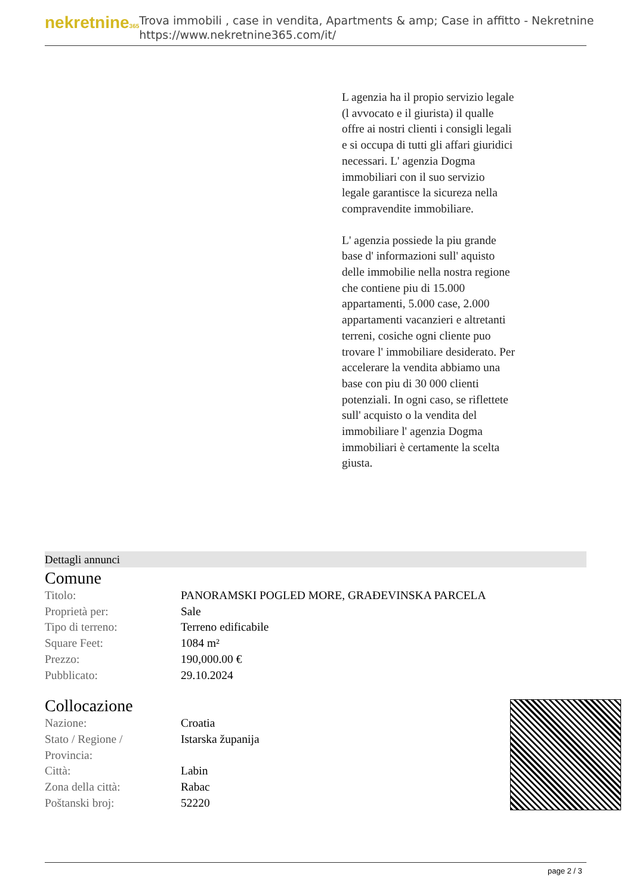nekretnine365
Trova immobili , case in vendita, Apartments & amp; Case in affitto - Nekretnine
https://www.nekretnine365.com/it/
L agenzia ha il propio servizio legale (l avvocato e il giurista) il qualle offre ai nostri clienti i consigli legali e si occupa di tutti gli affari giuridici necessari. L' agenzia Dogma immobiliari con il suo servizio legale garantisce la sicureza nella compravendite immobiliare.
L' agenzia possiede la piu grande base d' informazioni sull' aquisto delle immobilie nella nostra regione che contiene piu di 15.000 appartamenti, 5.000 case, 2.000 appartamenti vacanzieri e altretanti terreni, cosiche ogni cliente puo trovare l' immobiliare desiderato. Per accelerare la vendita abbiamo una base con piu di 30 000 clienti potenziali. In ogni caso, se riflettete sull' acquisto o la vendita del immobiliare l' agenzia Dogma immobiliari è certamente la scelta giusta.
Dettagli annunci
Comune
| Titolo: | PANORAMSKI POGLED MORE, GRAĐEVINSKA PARCELA |
| Proprietà per: | Sale |
| Tipo di terreno: | Terreno edificabile |
| Square Feet: | 1084 m² |
| Prezzo: | 190,000.00 € |
| Pubblicato: | 29.10.2024 |
Collocazione
| Nazione: | Croatia |
| Stato / Regione / Provincia: | Istarska županija |
| Città: | Labin |
| Zona della città: | Rabac |
| Poštanski broj: | 52220 |
page 2 / 3